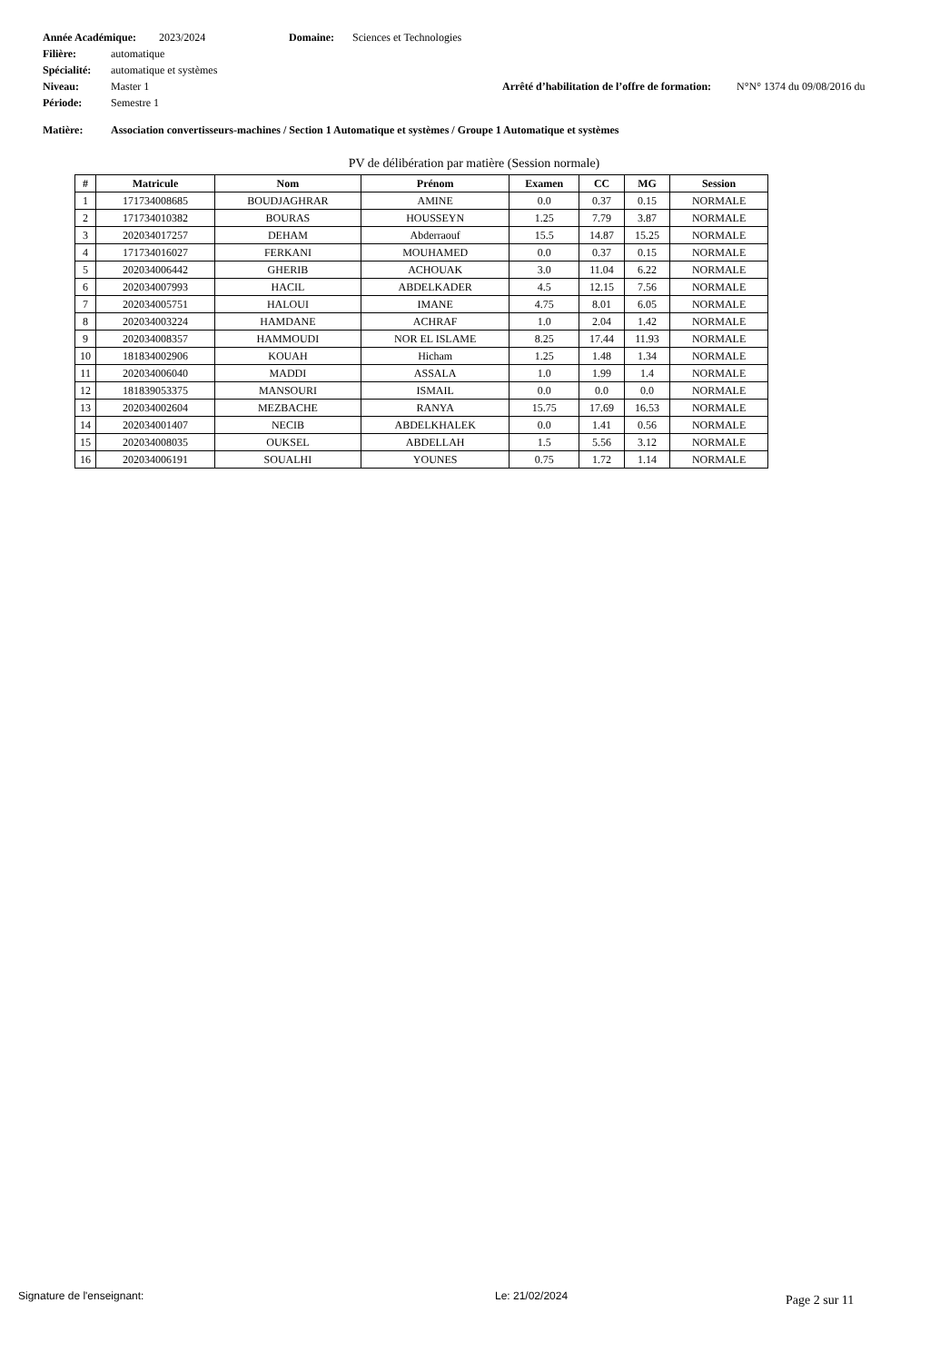Année Académique: 2023/2024 Domaine: Sciences et Technologies
Filière: automatique
Spécialité: automatique et systèmes
Niveau: Master 1 Arrêté d’habilitation de l’offre de formation: N°N° 1374 du 09/08/2016 du
Période: Semestre 1
Matière: Association convertisseurs-machines / Section 1 Automatique et systèmes / Groupe 1 Automatique et systèmes
PV de délibération par matière (Session normale)
| # | Matricule | Nom | Prénom | Examen | CC | MG | Session |
| --- | --- | --- | --- | --- | --- | --- | --- |
| 1 | 171734008685 | BOUDJAGHRAR | AMINE | 0.0 | 0.37 | 0.15 | NORMALE |
| 2 | 171734010382 | BOURAS | HOUSSEYN | 1.25 | 7.79 | 3.87 | NORMALE |
| 3 | 202034017257 | DEHAM | Abderraouf | 15.5 | 14.87 | 15.25 | NORMALE |
| 4 | 171734016027 | FERKANI | MOUHAMED | 0.0 | 0.37 | 0.15 | NORMALE |
| 5 | 202034006442 | GHERIB | ACHOUAK | 3.0 | 11.04 | 6.22 | NORMALE |
| 6 | 202034007993 | HACIL | ABDELKADER | 4.5 | 12.15 | 7.56 | NORMALE |
| 7 | 202034005751 | HALOUI | IMANE | 4.75 | 8.01 | 6.05 | NORMALE |
| 8 | 202034003224 | HAMDANE | ACHRAF | 1.0 | 2.04 | 1.42 | NORMALE |
| 9 | 202034008357 | HAMMOUDI | NOR EL ISLAME | 8.25 | 17.44 | 11.93 | NORMALE |
| 10 | 181834002906 | KOUAH | Hicham | 1.25 | 1.48 | 1.34 | NORMALE |
| 11 | 202034006040 | MADDI | ASSALA | 1.0 | 1.99 | 1.4 | NORMALE |
| 12 | 181839053375 | MANSOURI | ISMAIL | 0.0 | 0.0 | 0.0 | NORMALE |
| 13 | 202034002604 | MEZBACHE | RANYA | 15.75 | 17.69 | 16.53 | NORMALE |
| 14 | 202034001407 | NECIB | ABDELKHALEK | 0.0 | 1.41 | 0.56 | NORMALE |
| 15 | 202034008035 | OUKSEL | ABDELLAH | 1.5 | 5.56 | 3.12 | NORMALE |
| 16 | 202034006191 | SOUALHI | YOUNES | 0.75 | 1.72 | 1.14 | NORMALE |
Signature de l'enseignant: Le: 21/02/2024 Page 2 sur 11